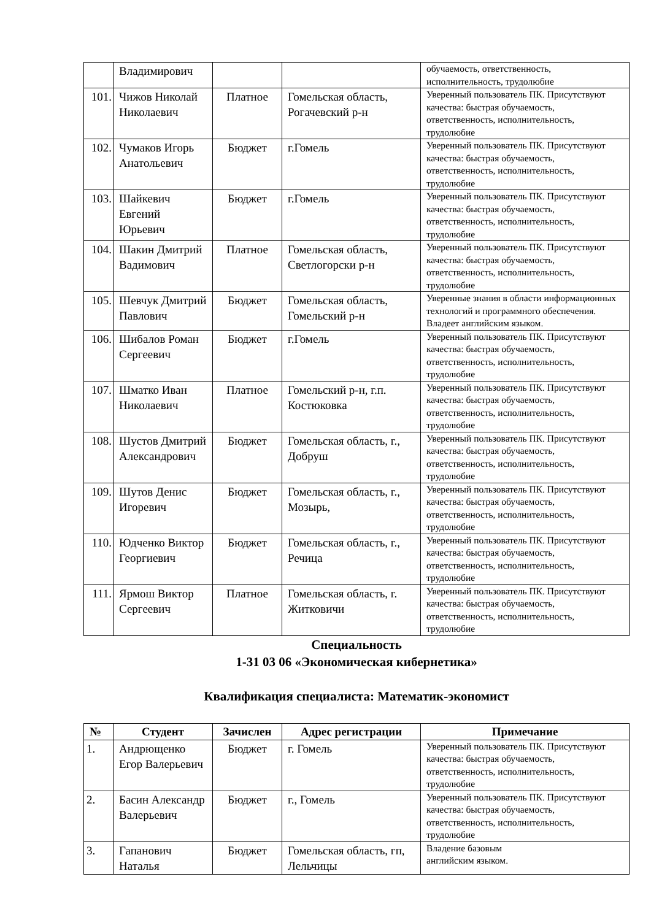| | Владимирович | | | обучаемость, ответственность, исполнительность, трудолюбие |
| 101. | Чижов Николай Николаевич | Платное | Гомельская область, Рогачевский р-н | Уверенный пользователь ПК. Присутствуют качества: быстрая обучаемость, ответственность, исполнительность, трудолюбие |
| 102. | Чумаков Игорь Анатольевич | Бюджет | г.Гомель | Уверенный пользователь ПК. Присутствуют качества: быстрая обучаемость, ответственность, исполнительность, трудолюбие |
| 103. | Шайкевич Евгений Юрьевич | Бюджет | г.Гомель | Уверенный пользователь ПК. Присутствуют качества: быстрая обучаемость, ответственность, исполнительность, трудолюбие |
| 104. | Шакин Дмитрий Вадимович | Платное | Гомельская область, Светлогорски р-н | Уверенный пользователь ПК. Присутствуют качества: быстрая обучаемость, ответственность, исполнительность, трудолюбие |
| 105. | Шевчук Дмитрий Павлович | Бюджет | Гомельская область, Гомельский р-н | Уверенные знания в области информационных технологий и программного обеспечения. Владеет английским языком. |
| 106. | Шибалов Роман Сергеевич | Бюджет | г.Гомель | Уверенный пользователь ПК. Присутствуют качества: быстрая обучаемость, ответственность, исполнительность, трудолюбие |
| 107. | Шматко Иван Николаевич | Платное | Гомельский р-н, г.п. Костюковка | Уверенный пользователь ПК. Присутствуют качества: быстрая обучаемость, ответственность, исполнительность, трудолюбие |
| 108. | Шустов Дмитрий Александрович | Бюджет | Гомельская область, г., Добруш | Уверенный пользователь ПК. Присутствуют качества: быстрая обучаемость, ответственность, исполнительность, трудолюбие |
| 109. | Шутов Денис Игоревич | Бюджет | Гомельская область, г., Мозырь, | Уверенный пользователь ПК. Присутствуют качества: быстрая обучаемость, ответственность, исполнительность, трудолюбие |
| 110. | Юдченко Виктор Георгиевич | Бюджет | Гомельская область, г., Речица | Уверенный пользователь ПК. Присутствуют качества: быстрая обучаемость, ответственность, исполнительность, трудолюбие |
| 111. | Ярмош Виктор Сергеевич | Платное | Гомельская область, г. Житковичи | Уверенный пользователь ПК. Присутствуют качества: быстрая обучаемость, ответственность, исполнительность, трудолюбие |
Специальность
1-31 03 06 «Экономическая кибернетика»
Квалификация специалиста: Математик-экономист
| № | Студент | Зачислен | Адрес регистрации | Примечание |
| --- | --- | --- | --- | --- |
| 1. | Андрющенко Егор Валерьевич | Бюджет | г. Гомель | Уверенный пользователь ПК. Присутствуют качества: быстрая обучаемость, ответственность, исполнительность, трудолюбие |
| 2. | Басин Александр Валерьевич | Бюджет | г., Гомель | Уверенный пользователь ПК. Присутствуют качества: быстрая обучаемость, ответственность, исполнительность, трудолюбие |
| 3. | Гапанович Наталья | Бюджет | Гомельская область, гп, Лельчицы | Владение базовым английским языком. |